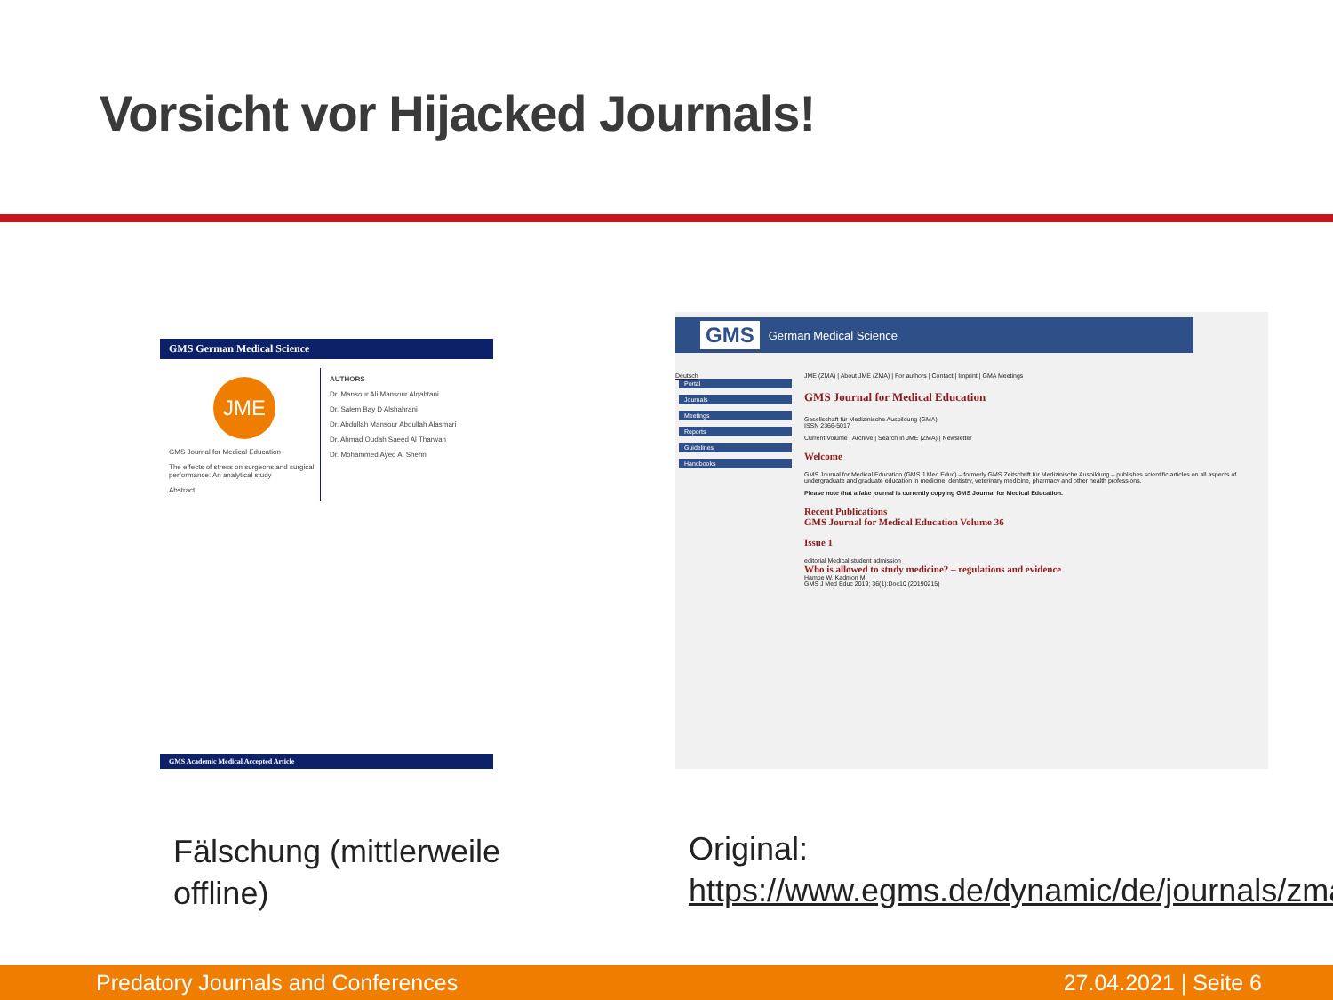Vorsicht vor Hijacked Journals!
GMS German Medical Science
JME
GMS Journal for Medical Education
The effects of stress on surgeons and surgical performance: An analytical study
Abstract
AUTHORS
Dr. Mansour Ali Mansour Alqahtani
Dr. Salem Bay D Alshahrani
Dr. Abdullah Mansour Abdullah Alasmari
Dr. Ahmad Oudah Saeed Al Tharwah
Dr. Mohammed Ayed Al Shehri
GMS Academic Medical Accepted Article
GMS German Medical Science
Deutsch
Portal
Journals
Meetings
Reports
Guidelines
Handbooks
JME (ZMA) | About JME (ZMA) | For authors | Contact | Imprint | GMA Meetings
GMS Journal for Medical Education
Gesellschaft für Medizinische Ausbildung (GMA)
ISSN 2366-5017
Current Volume | Archive | Search in JME (ZMA) | Newsletter
Welcome
GMS Journal for Medical Education (GMS J Med Educ) – formerly GMS Zeitschrift für Medizinische Ausbildung – publishes scientific articles on all aspects of undergraduate and graduate education in medicine, dentistry, veterinary medicine, pharmacy and other health professions.
Please note that a fake journal is currently copying GMS Journal for Medical Education.
Recent Publications
GMS Journal for Medical Education Volume 36
Issue 1
editorial Medical student admission
Who is allowed to study medicine? – regulations and evidence
Hampe W, Kadmon M
GMS J Med Educ 2019; 36(1):Doc10 (20190215)
Fälschung (mittlerweile
offline)
Original:
https://www.egms.de/dynamic/de/journals/zma
Predatory Journals and Conferences 27.04.2021 | Seite 6